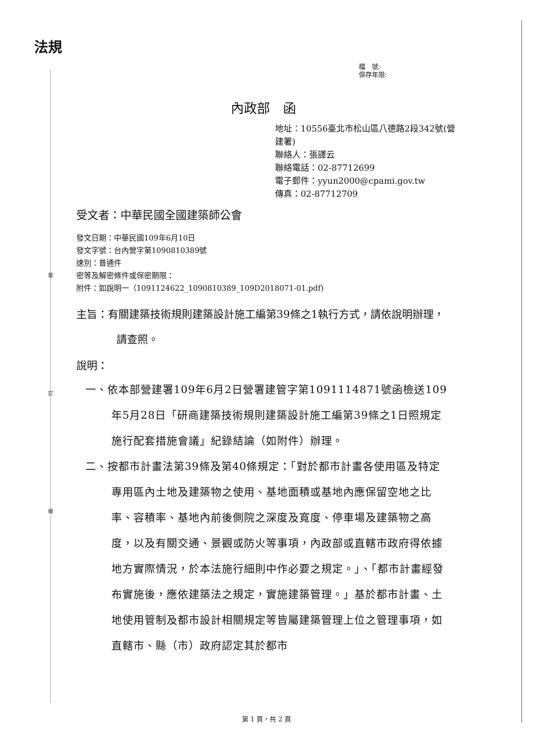法規
檔　號:
保存年限:
內政部　函
地址：10556臺北市松山區八德路2段342號(營建署)
聯絡人：張譯云
聯絡電話：02-87712699
電子郵件：yyun2000@cpami.gov.tw
傳真：02-87712709
受文者：中華民國全國建築師公會
發文日期：中華民國109年6月10日
發文字號：台內營字第1090810389號
速別：普通件
密等及解密條件或保密期限：
附件：如說明一（1091124622_1090810389_109D2018071-01.pdf)
主旨：有關建築技術規則建築設計施工編第39條之1執行方式，請依說明辦理，請查照。
說明：
一、依本部營建署109年6月2日營署建管字第1091114871號函檢送109年5月28日「研商建築技術規則建築設計施工編第39條之1日照規定施行配套措施會議」紀錄結論（如附件）辦理。
二、按都市計畫法第39條及第40條規定：「對於都市計畫各使用區及特定專用區內土地及建築物之使用、基地面積或基地內應保留空地之比率、容積率、基地內前後側院之深度及寬度、停車場及建築物之高度，以及有關交通、景觀或防火等事項，內政部或直轄市政府得依據地方實際情況，於本法施行細則中作必要之規定。」、「都市計畫經發布實施後，應依建築法之規定，實施建築管理。」基於都市計畫、土地使用管制及都市設計相關規定等皆屬建築管理上位之管理事項，如直轄市、縣（市）政府認定其於都市
裝
訂
線
第 1 頁，共 2 頁